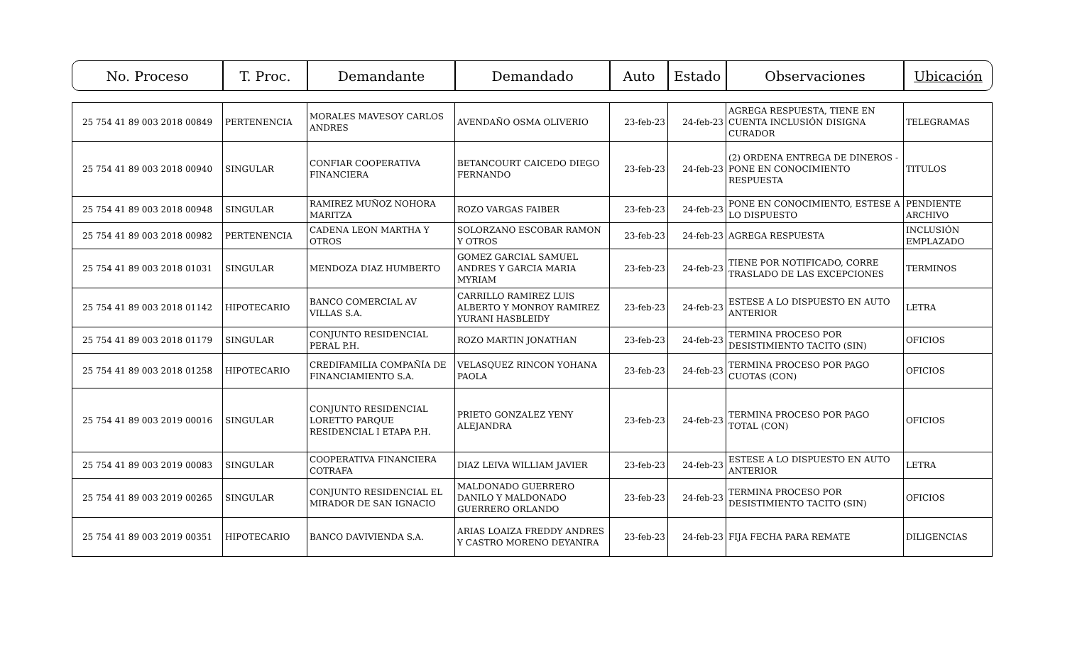| No. Proceso | T. Proc. | Demandante | Demandado | Auto | Estado | Observaciones | Ubicación |
| --- | --- | --- | --- | --- | --- | --- | --- |
| 25 754 41 89 003 2018 00849 | PERTENENCIA | MORALES MAVESOY CARLOS ANDRES | AVENDAÑO OSMA OLIVERIO | 23-feb-23 | 24-feb-23 | AGREGA RESPUESTA, TIENE EN CUENTA INCLUSIÓN DISIGNA CURADOR | TELEGRAMAS |
| 25 754 41 89 003 2018 00940 | SINGULAR | CONFIAR COOPERATIVA FINANCIERA | BETANCOURT CAICEDO DIEGO FERNANDO | 23-feb-23 | 24-feb-23 | (2) ORDENA ENTREGA DE DINEROS - PONE EN CONOCIMIENTO RESPUESTA | TITULOS |
| 25 754 41 89 003 2018 00948 | SINGULAR | RAMIREZ MUÑOZ NOHORA MARITZA | ROZO VARGAS FAIBER | 23-feb-23 | 24-feb-23 | PONE EN CONOCIMIENTO, ESTESE A LO DISPUESTO | PENDIENTE ARCHIVO |
| 25 754 41 89 003 2018 00982 | PERTENENCIA | CADENA LEON MARTHA Y OTROS | SOLORZANO ESCOBAR RAMON Y OTROS | 23-feb-23 | 24-feb-23 | AGREGA RESPUESTA | INCLUSIÓN EMPLAZADO |
| 25 754 41 89 003 2018 01031 | SINGULAR | MENDOZA DIAZ HUMBERTO | GOMEZ GARCIAL SAMUEL ANDRES Y GARCIA MARIA MYRIAM | 23-feb-23 | 24-feb-23 | TIENE POR NOTIFICADO, CORRE TRASLADO DE LAS EXCEPCIONES | TERMINOS |
| 25 754 41 89 003 2018 01142 | HIPOTECARIO | BANCO COMERCIAL AV VILLAS S.A. | CARRILLO RAMIREZ LUIS ALBERTO Y MONROY RAMIREZ YURANI HASBLEIDY | 23-feb-23 | 24-feb-23 | ESTESE A LO DISPUESTO EN AUTO ANTERIOR | LETRA |
| 25 754 41 89 003 2018 01179 | SINGULAR | CONJUNTO RESIDENCIAL PERAL P.H. | ROZO MARTIN JONATHAN | 23-feb-23 | 24-feb-23 | TERMINA PROCESO POR DESISTIMIENTO TACITO (SIN) | OFICIOS |
| 25 754 41 89 003 2018 01258 | HIPOTECARIO | CREDIFAMILIA COMPAÑÍA DE FINANCIAMIENTO S.A. | VELASQUEZ RINCON YOHANA PAOLA | 23-feb-23 | 24-feb-23 | TERMINA PROCESO POR PAGO CUOTAS (CON) | OFICIOS |
| 25 754 41 89 003 2019 00016 | SINGULAR | CONJUNTO RESIDENCIAL LORETTO PARQUE RESIDENCIAL I ETAPA P.H. | PRIETO GONZALEZ YENY ALEJANDRA | 23-feb-23 | 24-feb-23 | TERMINA PROCESO POR PAGO TOTAL (CON) | OFICIOS |
| 25 754 41 89 003 2019 00083 | SINGULAR | COOPERATIVA FINANCIERA COTRAFA | DIAZ LEIVA WILLIAM JAVIER | 23-feb-23 | 24-feb-23 | ESTESE A LO DISPUESTO EN AUTO ANTERIOR | LETRA |
| 25 754 41 89 003 2019 00265 | SINGULAR | CONJUNTO RESIDENCIAL EL MIRADOR DE SAN IGNACIO | MALDONADO GUERRERO DANILO Y MALDONADO GUERRERO ORLANDO | 23-feb-23 | 24-feb-23 | TERMINA PROCESO POR DESISTIMIENTO TACITO (SIN) | OFICIOS |
| 25 754 41 89 003 2019 00351 | HIPOTECARIO | BANCO DAVIVIENDA S.A. | ARIAS LOAIZA FREDDY ANDRES Y CASTRO MORENO DEYANIRA | 23-feb-23 | 24-feb-23 | FIJA FECHA PARA REMATE | DILIGENCIAS |